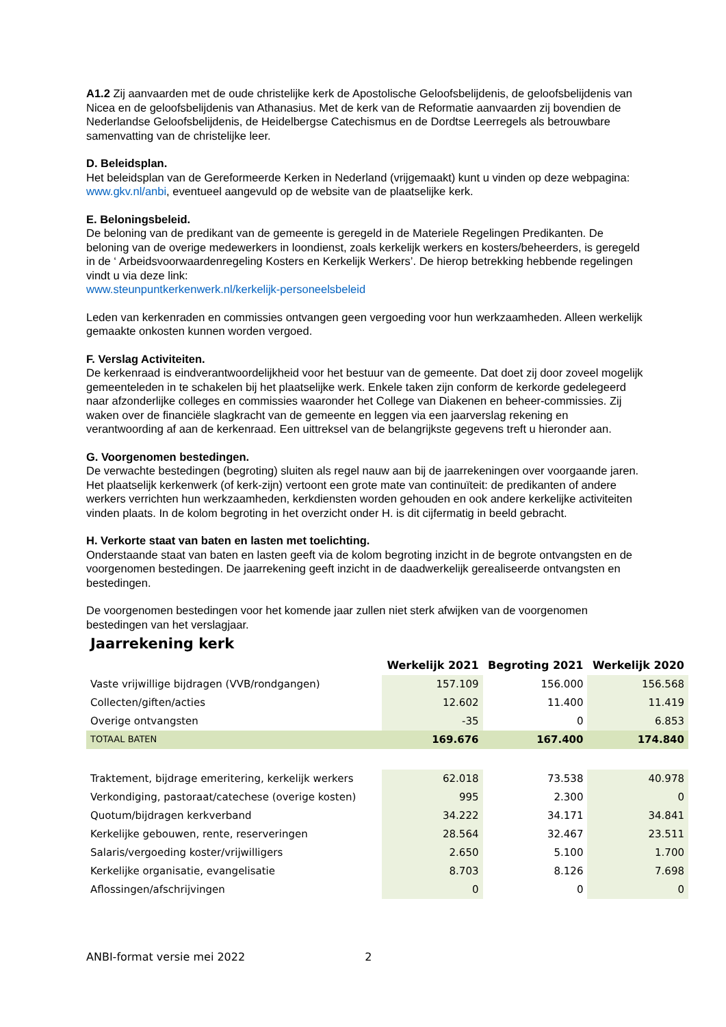A1.2 Zij aanvaarden met de oude christelijke kerk de Apostolische Geloofsbelijdenis, de geloofsbelijdenis van Nicea en de geloofsbelijdenis van Athanasius. Met de kerk van de Reformatie aanvaarden zij bovendien de Nederlandse Geloofsbelijdenis, de Heidelbergse Catechismus en de Dordtse Leerregels als betrouwbare samenvatting van de christelijke leer.
D. Beleidsplan.
Het beleidsplan van de Gereformeerde Kerken in Nederland (vrijgemaakt) kunt u vinden op deze webpagina: www.gkv.nl/anbi, eventueel aangevuld op de website van de plaatselijke kerk.
E. Beloningsbeleid.
De beloning van de predikant van de gemeente is geregeld in de Materiele Regelingen Predikanten. De beloning van de overige medewerkers in loondienst, zoals kerkelijk werkers en kosters/beheerders, is geregeld in de ‘ Arbeidsvoorwaardenregeling Kosters en Kerkelijk Werkers’. De hierop betrekking hebbende regelingen vindt u via deze link:
www.steunpuntkerkenwerk.nl/kerkelijk-personeelsbeleid
Leden van kerkenraden en commissies ontvangen geen vergoeding voor hun werkzaamheden. Alleen werkelijk gemaakte onkosten kunnen worden vergoed.
F. Verslag Activiteiten.
De kerkenraad is eindverantwoordelijkheid voor het bestuur van de gemeente. Dat doet zij door zoveel mogelijk gemeenteleden in te schakelen bij het plaatselijke werk. Enkele taken zijn conform de kerkorde gedelegeerd naar afzonderlijke colleges en commissies waaronder het College van Diakenen en beheer-commissies. Zij waken over de financiële slagkracht van de gemeente en leggen via een jaarverslag rekening en verantwoording af aan de kerkenraad. Een uittreksel van de belangrijkste gegevens treft u hieronder aan.
G. Voorgenomen bestedingen.
De verwachte bestedingen (begroting) sluiten als regel nauw aan bij de jaarrekeningen over voorgaande jaren. Het plaatselijk kerkenwerk (of kerk-zijn) vertoont een grote mate van continuïteit: de predikanten of andere werkers verrichten hun werkzaamheden, kerkdiensten worden gehouden en ook andere kerkelijke activiteiten vinden plaats. In de kolom begroting in het overzicht onder H. is dit cijfermatig in beeld gebracht.
H. Verkorte staat van baten en lasten met toelichting.
Onderstaande staat van baten en lasten geeft via de kolom begroting inzicht in de begrote ontvangsten en de voorgenomen bestedingen. De jaarrekening geeft inzicht in de daadwerkelijk gerealiseerde ontvangsten en bestedingen.
De voorgenomen bestedingen voor het komende jaar zullen niet sterk afwijken van de voorgenomen bestedingen van het verslagjaar.
Jaarrekening kerk
| | Werkelijk 2021 | Begroting 2021 | Werkelijk 2020 |
| --- | --- | --- | --- |
| Vaste vrijwillige bijdragen (VVB/rondgangen) | 157.109 | 156.000 | 156.568 |
| Collecten/giften/acties | 12.602 | 11.400 | 11.419 |
| Overige ontvangsten | -35 | 0 | 6.853 |
| TOTAAL BATEN | 169.676 | 167.400 | 174.840 |
| Traktement, bijdrage emeritering, kerkelijk werkers | 62.018 | 73.538 | 40.978 |
| Verkondiging, pastoraat/catechese (overige kosten) | 995 | 2.300 | 0 |
| Quotum/bijdragen kerkverband | 34.222 | 34.171 | 34.841 |
| Kerkelijke gebouwen, rente, reserveringen | 28.564 | 32.467 | 23.511 |
| Salaris/vergoeding koster/vrijwilligers | 2.650 | 5.100 | 1.700 |
| Kerkelijke organisatie, evangelisatie | 8.703 | 8.126 | 7.698 |
| Aflossingen/afschrijvingen | 0 | 0 | 0 |
ANBI-format versie mei 2022 2